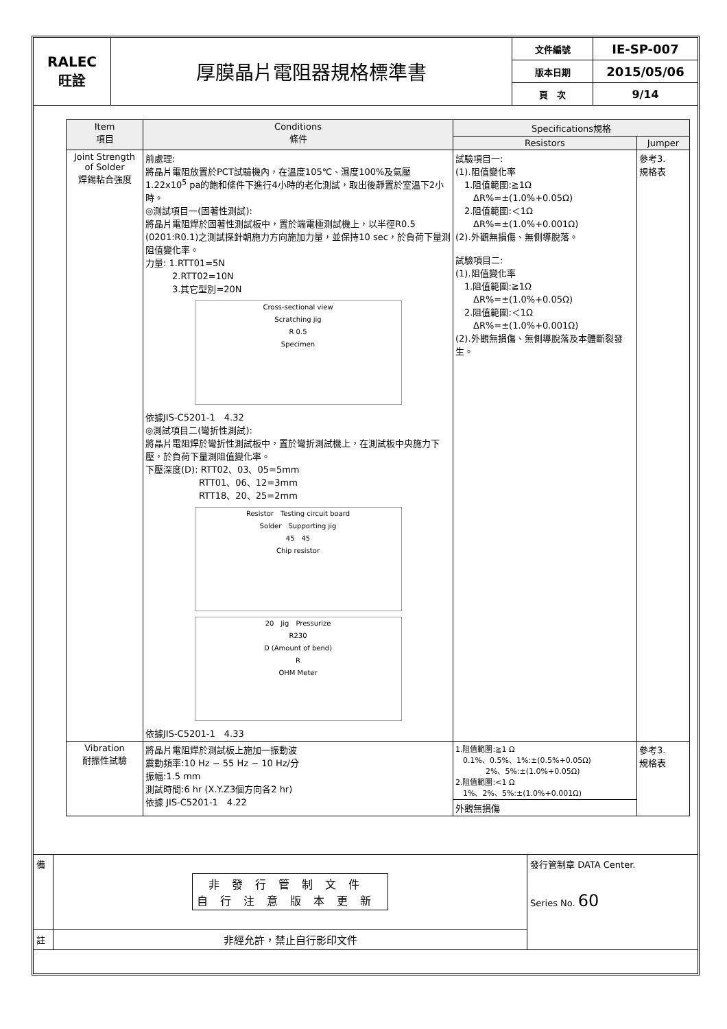| RALEC 旺詮 | 厚膜晶片電阻器規格標準書 | 文件編號 | IE-SP-007 |
| | | 版本日期 | 2015/05/06 |
| | | 頁 次 | 9/14 |
| Item 項目 | Conditions 條件 | Specifications規格 | |
| --- | --- | --- | --- |
| | | Resistors | Jumper |
| Joint Strength of Solder 焊錫粘合強度 | 前處理: 將晶片電阻放置於PCT試驗機內，在溫度105℃、濕度100%及氣壓1.22x10<sup>5</sup> pa的飽和條件下進行4小時的老化測試，取出後靜置於室溫下2小時。 ◎測試項目一(固著性測試): 將晶片電阻焊於固著性測試板中，置於端電極測試機上，以半徑R0.5 (0201:R0.1)之測試探針朝施力方向施加力量，並保持10 sec，於負荷下量測阻值變化率。 力量: 1.RTT01=5N 2.RTT02=10N 3.其它型別=20N Cross-sectional view Scratching jig R 0.5 Specimen 依據JIS-C5201-1 4.32 ◎測試項目二(彎折性測試): 將晶片電阻焊於彎折性測試板中，置於彎折測試機上，在測試板中央施力下壓，於負荷下量測阻值變化率。 下壓深度(D): RTT02、03、05=5mm RTT01、06、12=3mm RTT18、20、25=2mm Resistor Testing circuit board Solder Supporting jig 45 45 Chip resistor 20 Jig Pressurize R230 D (Amount of bend) R OHM Meter 依據JIS-C5201-1 4.33 | 試驗項目一: (1).阻值變化率 1.阻值範圍:≧1Ω ΔR%=±(1.0%+0.05Ω) 2.阻值範圍:＜1Ω ΔR%=±(1.0%+0.001Ω) (2).外觀無損傷、無側導脫落。 試驗項目二: (1).阻值變化率 1.阻值範圍:≧1Ω ΔR%=±(1.0%+0.05Ω) 2.阻值範圍:＜1Ω ΔR%=±(1.0%+0.001Ω) (2).外觀無損傷、無側導脫落及本體斷裂發生。 | 參考3. 規格表 |
| Vibration 耐振性試驗 | 將晶片電阻焊於測試板上施加一振動波 震動頻率:10 Hz ~ 55 Hz ~ 10 Hz/分 振幅:1.5 mm 測試時間:6 hr (X.Y.Z3個方向各2 hr) 依據 JIS-C5201-1 4.22 | 1.阻值範圍:≧1 Ω 0.1%、0.5%、1%:±(0.5%+0.05Ω) 2%、5%:±(1.0%+0.05Ω) 2.阻值範圍:<1 Ω 1%、2%、5%:±(1.0%+0.001Ω) 外觀無損傷 | 參考3. 規格表 |
| 備 | 非發行管制文件 自行注意版本更新 | 發行管制章 DATA Center. Series No. 60 |
| 註 | 非經允許，禁止自行影印文件 | |